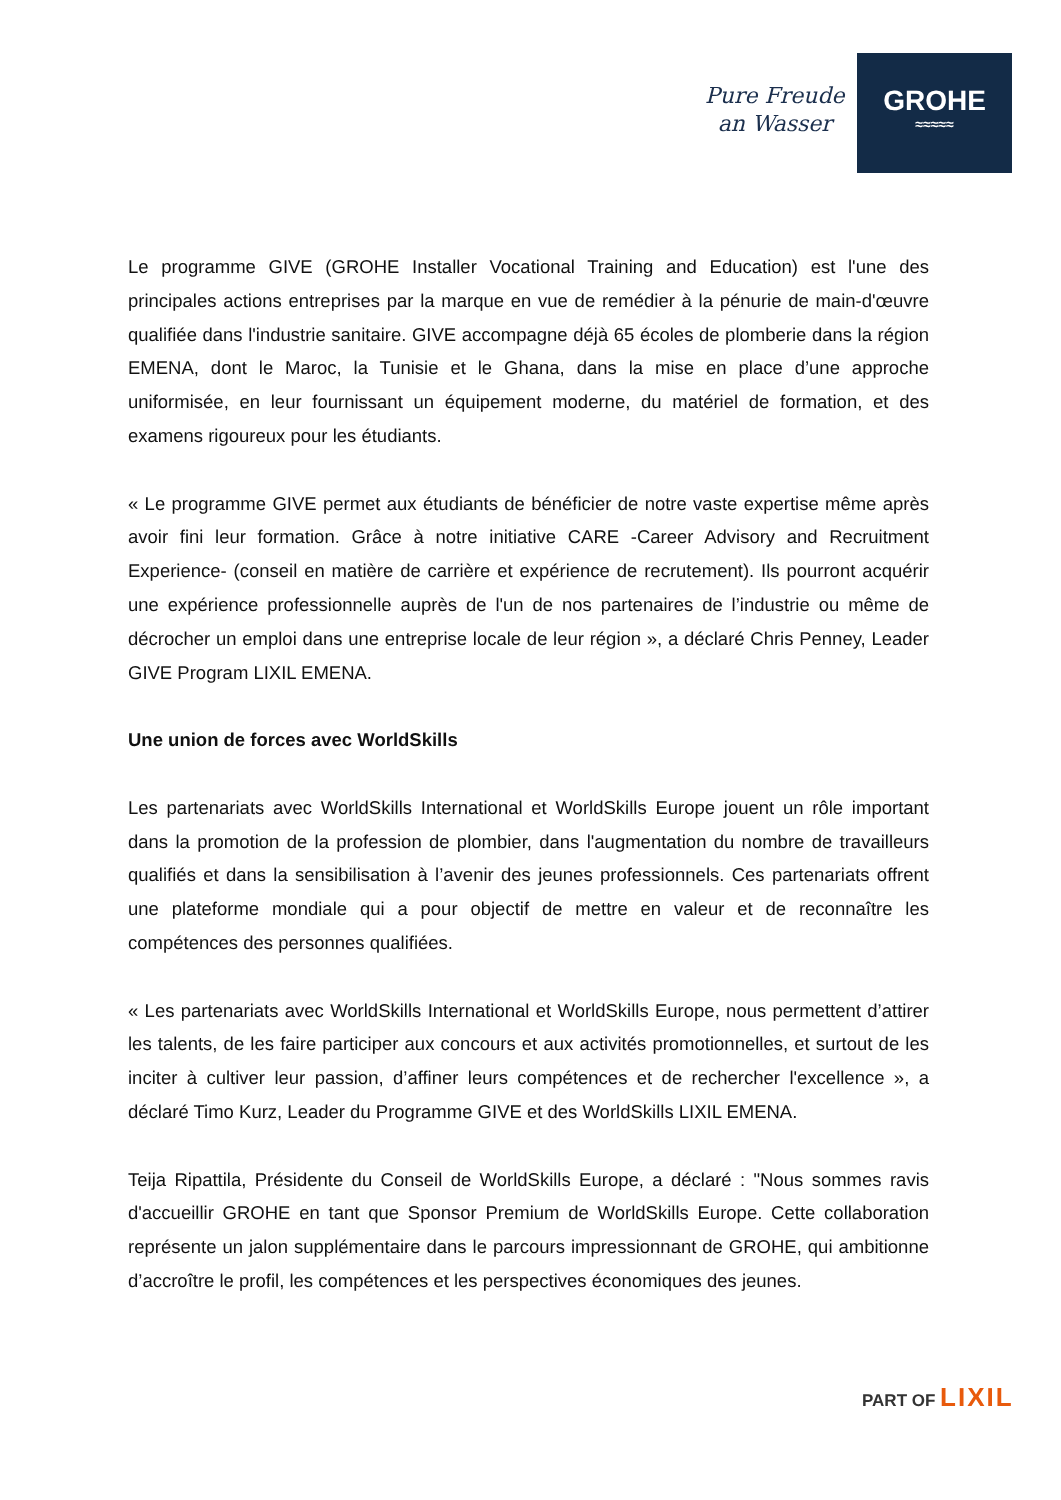Pure Freude
an Wasser
GROHE
≈≈≈≈≈
Le programme GIVE (GROHE Installer Vocational Training and Education) est l'une des principales actions entreprises par la marque en vue de remédier à la pénurie de main-d'œuvre qualifiée dans l'industrie sanitaire. GIVE accompagne déjà 65 écoles de plomberie dans la région EMENA, dont le Maroc, la Tunisie et le Ghana, dans la mise en place d’une approche uniformisée, en leur fournissant un équipement moderne, du matériel de formation, et des examens rigoureux pour les étudiants.
« Le programme GIVE permet aux étudiants de bénéficier de notre vaste expertise même après avoir fini leur formation. Grâce à notre initiative CARE -Career Advisory and Recruitment Experience- (conseil en matière de carrière et expérience de recrutement). Ils pourront acquérir une expérience professionnelle auprès de l'un de nos partenaires de l’industrie ou même de décrocher un emploi dans une entreprise locale de leur région », a déclaré Chris Penney, Leader GIVE Program LIXIL EMENA.
Une union de forces avec WorldSkills
Les partenariats avec WorldSkills International et WorldSkills Europe jouent un rôle important dans la promotion de la profession de plombier, dans l'augmentation du nombre de travailleurs qualifiés et dans la sensibilisation à l’avenir des jeunes professionnels. Ces partenariats offrent une plateforme mondiale qui a pour objectif de mettre en valeur et de reconnaître les compétences des personnes qualifiées.
« Les partenariats avec WorldSkills International et WorldSkills Europe, nous permettent d’attirer les talents, de les faire participer aux concours et aux activités promotionnelles, et surtout de les inciter à cultiver leur passion, d’affiner leurs compétences et de rechercher l'excellence », a déclaré Timo Kurz, Leader du Programme GIVE et des WorldSkills LIXIL EMENA.
Teija Ripattila, Présidente du Conseil de WorldSkills Europe, a déclaré : "Nous sommes ravis d'accueillir GROHE en tant que Sponsor Premium de WorldSkills Europe. Cette collaboration représente un jalon supplémentaire dans le parcours impressionnant de GROHE, qui ambitionne d’accroître le profil, les compétences et les perspectives économiques des jeunes.
PART OF LIXIL